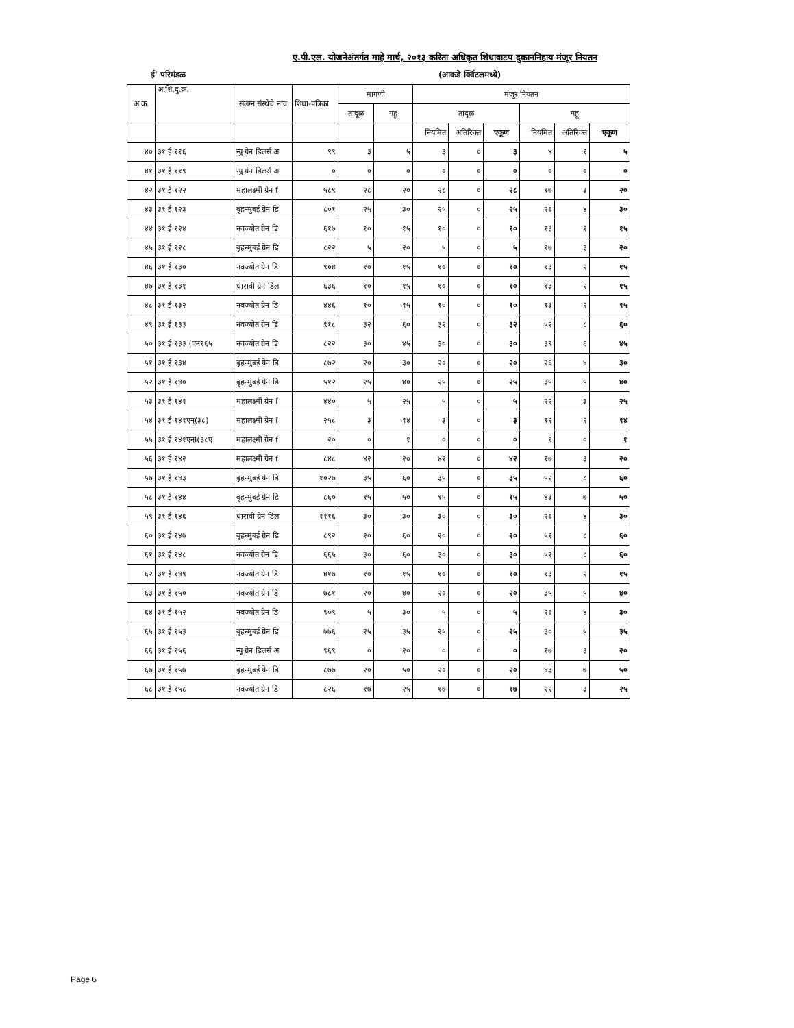ए.पी.एल. योजनेअंतर्गत माहे मार्च, २०१३ करिता अधिकृत शिधावाटप दुकाननिहाय मंजूर नियतन
ई' परिमंडळ (आकडे क्विंटलमध्ये)
| अ.क्र. | अ.शि.दु.क्र. | संलग्न संस्थेचे नाव | शिधा-पत्रिका | मागणी | | मंजूर नियतन | | | | | |
| --- | --- | --- | --- | --- | --- | --- | --- | --- | --- | --- | --- |
| | | | | तांदूळ | गहू | तांदूळ | | | गहू | | |
| | | | | | | नियमित | अतिरिक्त | एकूण | नियमित | अतिरिक्त | एकूण |
| ४० | ३१ ई ११६ | न्यु ग्रेन डिलर्स अ | ९९ | ३ | ५ | ३ | ० | ३ | ४ | १ | ५ |
| ४१ | ३१ ई ११९ | न्यु ग्रेन डिलर्स अ | ० | ० | ० | ० | ० | ० | ० | ० | ० |
| ४२ | ३१ ई १२२ | महालक्ष्मी ग्रेन f | ५८९ | २८ | २० | २८ | ० | २८ | १७ | ३ | २० |
| ४३ | ३१ ई १२३ | बृहन्मुंबई ग्रेन डि | ८०१ | २५ | ३० | २५ | ० | २५ | २६ | ४ | ३० |
| ४४ | ३१ ई १२४ | नवज्योत ग्रेन डि | ६१७ | १० | १५ | १० | ० | १० | १३ | २ | १५ |
| ४५ | ३१ ई १२८ | बृहन्मुंबई ग्रेन डि | ८२२ | ५ | २० | ५ | ० | ५ | १७ | ३ | २० |
| ४६ | ३१ ई १३० | नवज्योत ग्रेन डि | ९०४ | १० | १५ | १० | ० | १० | १३ | २ | १५ |
| ४७ | ३१ ई १३१ | धारावी ग्रेन डिल | ६३६ | १० | १५ | १० | ० | १० | १३ | २ | १५ |
| ४८ | ३१ ई १३२ | नवज्योत ग्रेन डि | ४४६ | १० | १५ | १० | ० | १० | १३ | २ | १५ |
| ४९ | ३१ ई १३३ | नवज्योत ग्रेन डि | ९१८ | ३२ | ६० | ३२ | ० | ३२ | ५२ | ८ | ६० |
| ५० | ३१ ई १३३ (एन१६५ | नवज्योत ग्रेन डि | ८२२ | ३० | ४५ | ३० | ० | ३० | ३९ | ६ | ४५ |
| ५१ | ३१ ई १३४ | बृहन्मुंबई ग्रेन डि | ८७२ | २० | ३० | २० | ० | २० | २६ | ४ | ३० |
| ५२ | ३१ ई १४० | बृहन्मुंबई ग्रेन डि | ५१२ | २५ | ४० | २५ | ० | २५ | ३५ | ५ | ४० |
| ५३ | ३१ ई १४१ | महालक्ष्मी ग्रेन f | ४४० | ५ | २५ | ५ | ० | ५ | २२ | ३ | २५ |
| ५४ | ३१ ई १४१एन्(३८) | महालक्ष्मी ग्रेन f | २५८ | ३ | १४ | ३ | ० | ३ | १२ | २ | १४ |
| ५५ | ३१ ई १४१एन्I(३८ए | महालक्ष्मी ग्रेन f | २० | ० | १ | ० | ० | ० | १ | ० | १ |
| ५६ | ३१ ई १४२ | महालक्ष्मी ग्रेन f | ८४८ | ४२ | २० | ४२ | ० | ४२ | १७ | ३ | २० |
| ५७ | ३१ ई १४३ | बृहन्मुंबई ग्रेन डि | १०२७ | ३५ | ६० | ३५ | ० | ३५ | ५२ | ८ | ६० |
| ५८ | ३१ ई १४४ | बृहन्मुंबई ग्रेन डि | ८६० | १५ | ५० | १५ | ० | १५ | ४३ | ७ | ५० |
| ५९ | ३१ ई १४६ | धारावी ग्रेन डिल | १११६ | ३० | ३० | ३० | ० | ३० | २६ | ४ | ३० |
| ६० | ३१ ई १४७ | बृहन्मुंबई ग्रेन डि | ८९२ | २० | ६० | २० | ० | २० | ५२ | ८ | ६० |
| ६१ | ३१ ई १४८ | नवज्योत ग्रेन डि | ६६५ | ३० | ६० | ३० | ० | ३० | ५२ | ८ | ६० |
| ६२ | ३१ ई १४९ | नवज्योत ग्रेन डि | ४१७ | १० | १५ | १० | ० | १० | १३ | २ | १५ |
| ६३ | ३१ ई १५० | नवज्योत ग्रेन डि | ७८१ | २० | ४० | २० | ० | २० | ३५ | ५ | ४० |
| ६४ | ३१ ई १५२ | नवज्योत ग्रेन डि | ९०९ | ५ | ३० | ५ | ० | ५ | २६ | ४ | ३० |
| ६५ | ३१ ई १५३ | बृहन्मुंबई ग्रेन डि | ७७६ | २५ | ३५ | २५ | ० | २५ | ३० | ५ | ३५ |
| ६६ | ३१ ई १५६ | न्यु ग्रेन डिलर्स अ | ९६९ | ० | २० | ० | ० | ० | १७ | ३ | २० |
| ६७ | ३१ ई १५७ | बृहन्मुंबई ग्रेन डि | ८७७ | २० | ५० | २० | ० | २० | ४३ | ७ | ५० |
| ६८ | ३१ ई १५८ | नवज्योत ग्रेन डि | ८२६ | १७ | २५ | १७ | ० | १७ | २२ | ३ | २५ |
Page 6